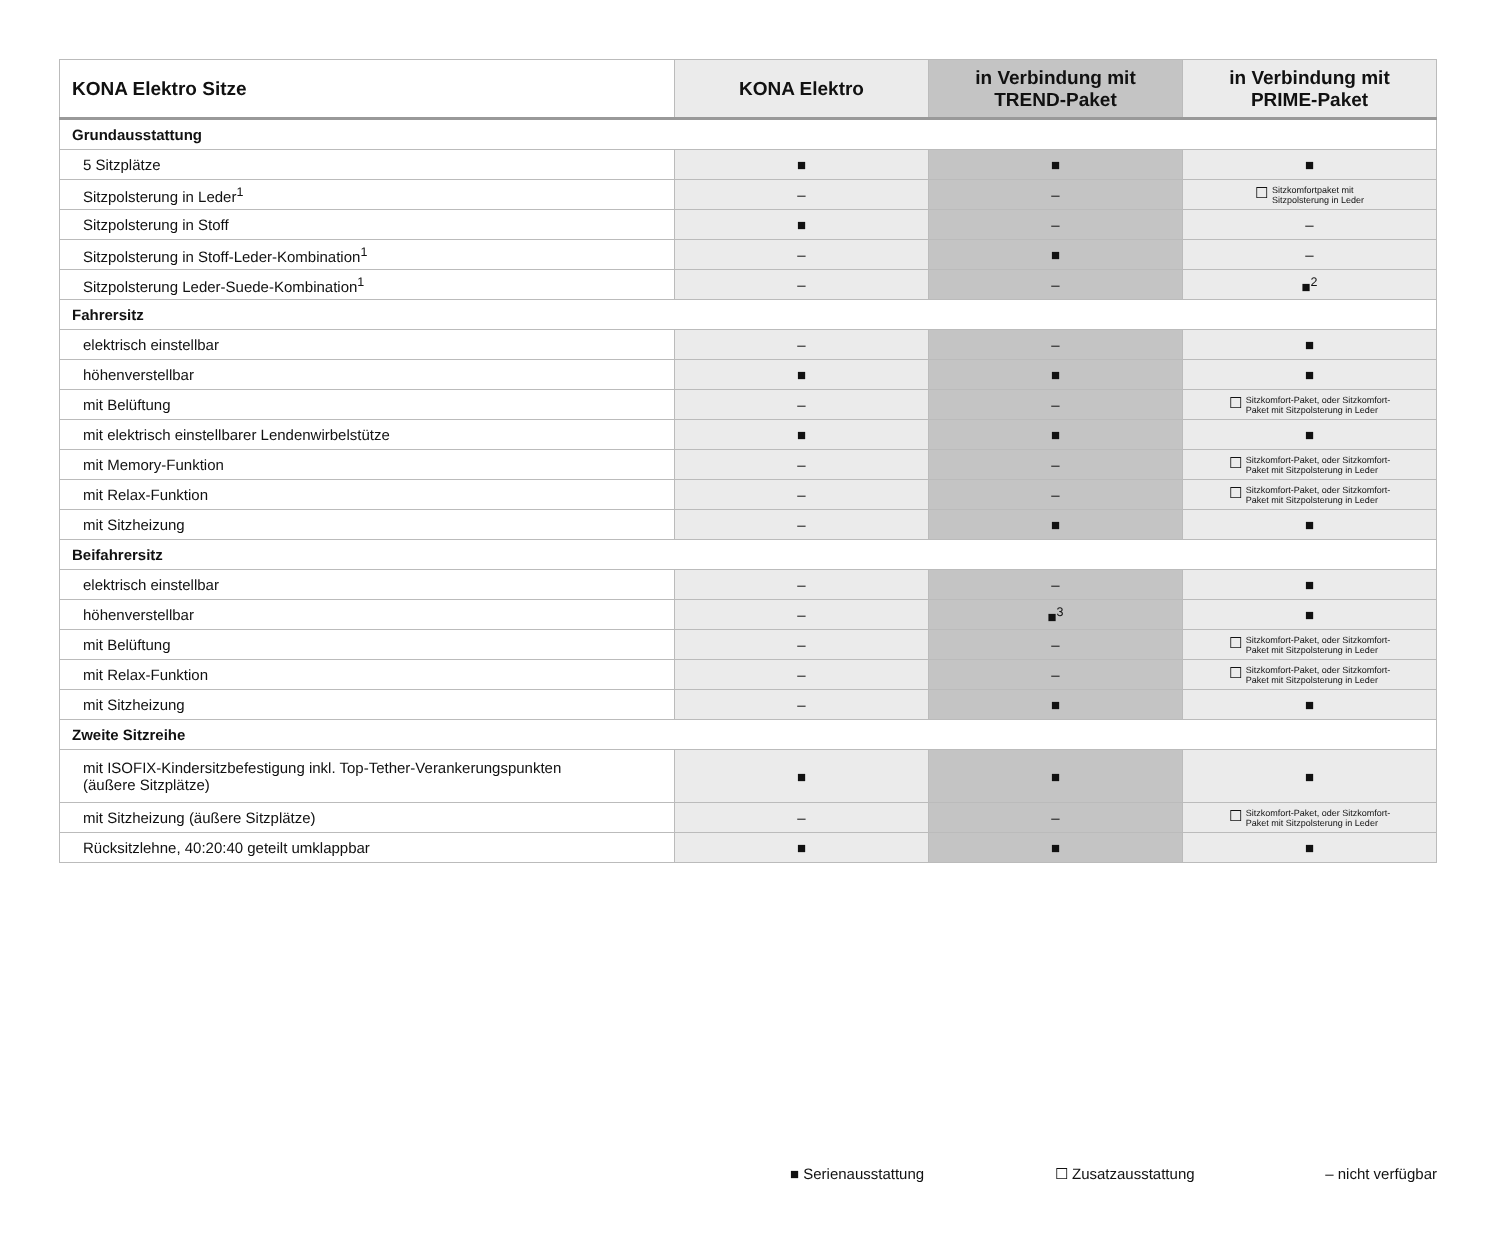| KONA Elektro Sitze | KONA Elektro | in Verbindung mit TREND-Paket | in Verbindung mit PRIME-Paket |
| --- | --- | --- | --- |
| Grundausstattung | | | |
| 5 Sitzplätze | ■ | ■ | ■ |
| Sitzpolsterung in Leder<sup>1</sup> | – | – | ☐ Sitzkomfortpaket mit Sitzpolsterung in Leder |
| Sitzpolsterung in Stoff | ■ | – | – |
| Sitzpolsterung in Stoff-Leder-Kombination<sup>1</sup> | – | ■ | – |
| Sitzpolsterung Leder-Suede-Kombination<sup>1</sup> | – | – | ■<sup>2</sup> |
| Fahrersitz | | | |
| elektrisch einstellbar | – | – | ■ |
| höhenverstellbar | ■ | ■ | ■ |
| mit Belüftung | – | – | ☐ Sitzkomfort-Paket, oder Sitzkomfort- Paket mit Sitzpolsterung in Leder |
| mit elektrisch einstellbarer Lendenwirbelstütze | ■ | ■ | ■ |
| mit Memory-Funktion | – | – | ☐ Sitzkomfort-Paket, oder Sitzkomfort- Paket mit Sitzpolsterung in Leder |
| mit Relax-Funktion | – | – | ☐ Sitzkomfort-Paket, oder Sitzkomfort- Paket mit Sitzpolsterung in Leder |
| mit Sitzheizung | – | ■ | ■ |
| Beifahrersitz | | | |
| elektrisch einstellbar | – | – | ■ |
| höhenverstellbar | – | ■<sup>3</sup> | ■ |
| mit Belüftung | – | – | ☐ Sitzkomfort-Paket, oder Sitzkomfort- Paket mit Sitzpolsterung in Leder |
| mit Relax-Funktion | – | – | ☐ Sitzkomfort-Paket, oder Sitzkomfort- Paket mit Sitzpolsterung in Leder |
| mit Sitzheizung | – | ■ | ■ |
| Zweite Sitzreihe | | | |
| mit ISOFIX-Kindersitzbefestigung inkl. Top-Tether-Verankerungspunkten (äußere Sitzplätze) | ■ | ■ | ■ |
| mit Sitzheizung (äußere Sitzplätze) | – | – | ☐ Sitzkomfort-Paket, oder Sitzkomfort- Paket mit Sitzpolsterung in Leder |
| Rücksitzlehne, 40:20:40 geteilt umklappbar | ■ | ■ | ■ |
■ Serienausstattung ☐ Zusatzausstattung – nicht verfügbar